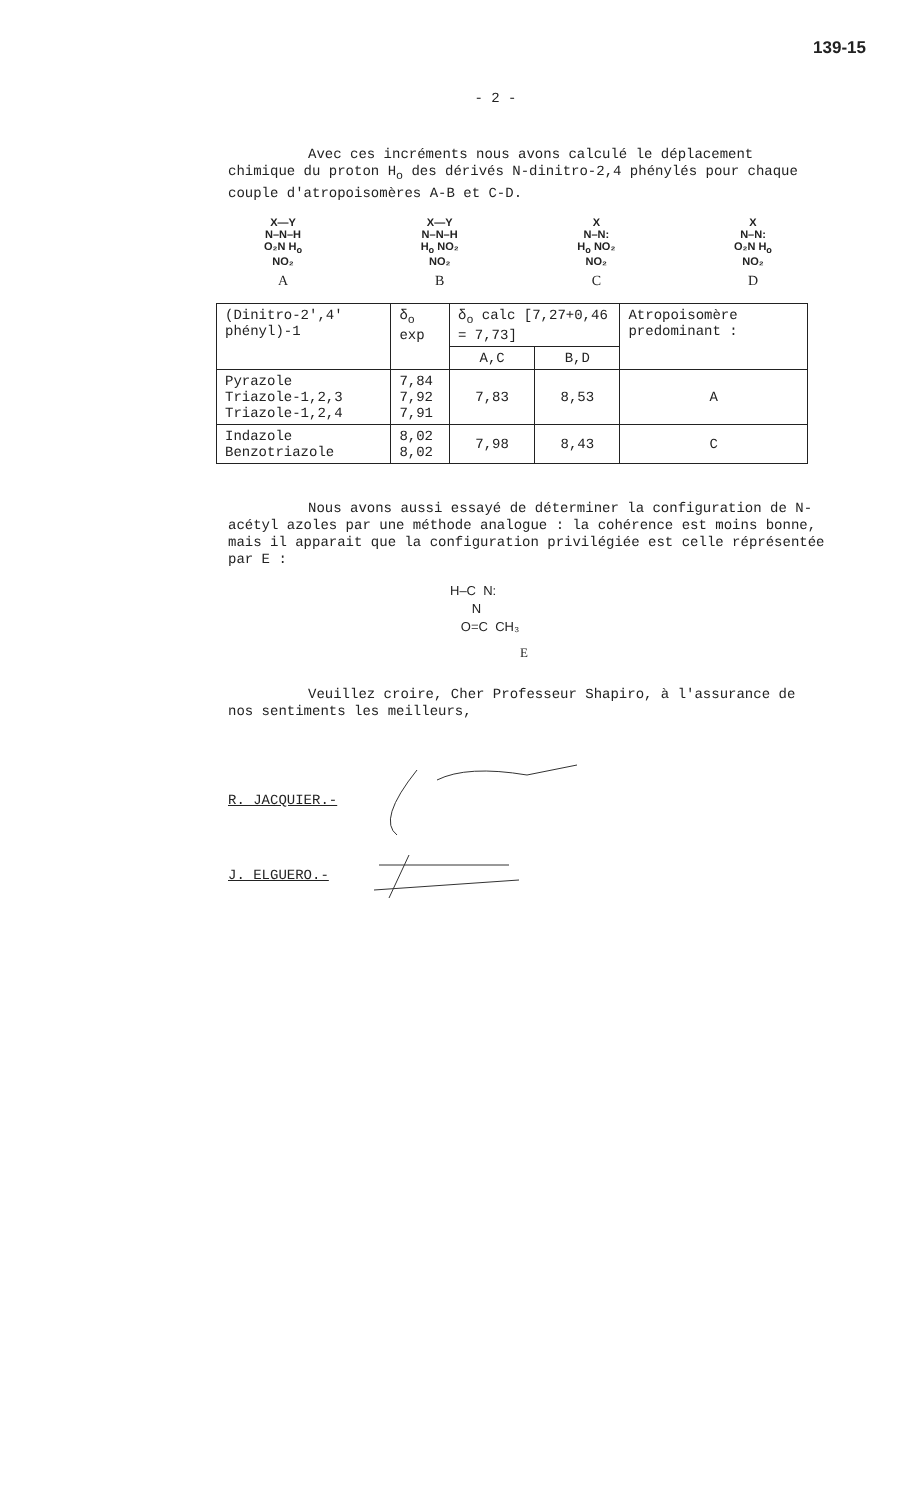139-15
- 2 -
Avec ces incréments nous avons calculé le déplacement chimique du proton H<sub>o</sub> des dérivés N-dinitro-2,4 phénylés pour chaque couple d'atropoisomères A-B et C-D.
X—Y
N–N–H
O₂N H<sub>o</sub>
NO₂
A
X—Y
N–N–H
H<sub>o</sub> NO₂
NO₂
B
X
N–N:
H<sub>o</sub> NO₂
NO₂
C
X
N–N:
O₂N H<sub>o</sub>
NO₂
D
| (Dinitro-2',4' phényl)-1 | δ<sub>o</sub> exp | δ<sub>o</sub> calc [7,27+0,46 = 7,73] | | Atropoisomère predominant : |
| --- | --- | --- | --- | --- |
| | | A,C | B,D | |
| Pyrazole Triazole-1,2,3 Triazole-1,2,4 | 7,84 7,92 7,91 | 7,83 | 8,53 | A |
| Indazole Benzotriazole | 8,02 8,02 | 7,98 | 8,43 | C |
Nous avons aussi essayé de déterminer la configuration de N-acétyl azoles par une méthode analogue : la cohérence est moins bonne, mais il apparait que la configuration privilégiée est celle réprésentée par E :
H–C N:
N
O=C CH₃
E
Veuillez croire, Cher Professeur Shapiro, à l'assurance de nos sentiments les meilleurs,
R. JACQUIER.-
J. ELGUERO.-